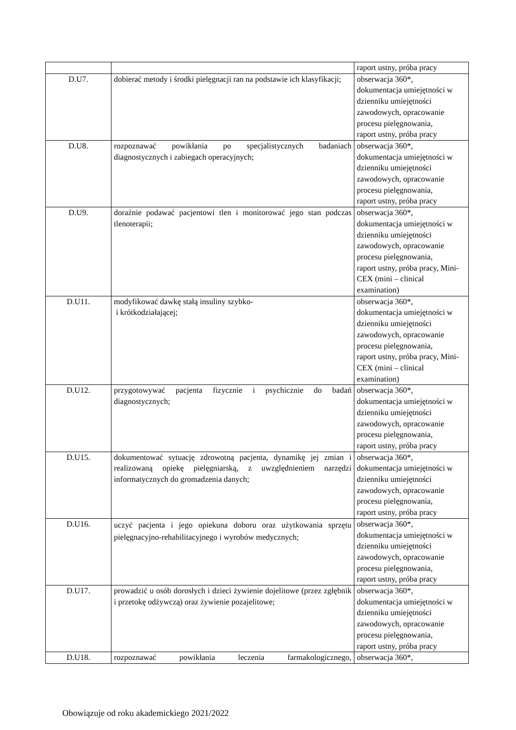| | | raport ustny, próba pracy |
| D.U7. | dobierać metody i środki pielęgnacji ran na podstawie ich klasyfikacji; | obserwacja 360*, dokumentacja umiejętności w dzienniku umiejętności zawodowych, opracowanie procesu pielęgnowania, raport ustny, próba pracy |
| D.U8. | rozpoznawać powikłania po specjalistycznych badaniach diagnostycznych i zabiegach operacyjnych; | obserwacja 360*, dokumentacja umiejętności w dzienniku umiejętności zawodowych, opracowanie procesu pielęgnowania, raport ustny, próba pracy |
| D.U9. | doraźnie podawać pacjentowi tlen i monitorować jego stan podczas tlenoterapii; | obserwacja 360*, dokumentacja umiejętności w dzienniku umiejętności zawodowych, opracowanie procesu pielęgnowania, raport ustny, próba pracy, Mini-CEX (mini – clinical examination) |
| D.U11. | modyfikować dawkę stałą insuliny szybko- i krótkodziałającej; | obserwacja 360*, dokumentacja umiejętności w dzienniku umiejętności zawodowych, opracowanie procesu pielęgnowania, raport ustny, próba pracy, Mini-CEX (mini – clinical examination) |
| D.U12. | przygotowywać pacjenta fizycznie i psychicznie do badań diagnostycznych; | obserwacja 360*, dokumentacja umiejętności w dzienniku umiejętności zawodowych, opracowanie procesu pielęgnowania, raport ustny, próba pracy |
| D.U15. | dokumentować sytuację zdrowotną pacjenta, dynamikę jej zmian i realizowaną opiekę pielęgniarską, z uwzględnieniem narzędzi informatycznych do gromadzenia danych; | obserwacja 360*, dokumentacja umiejętności w dzienniku umiejętności zawodowych, opracowanie procesu pielęgnowania, raport ustny, próba pracy |
| D.U16. | uczyć pacjenta i jego opiekuna doboru oraz użytkowania sprzętu pielęgnacyjno-rehabilitacyjnego i wyrobów medycznych; | obserwacja 360*, dokumentacja umiejętności w dzienniku umiejętności zawodowych, opracowanie procesu pielęgnowania, raport ustny, próba pracy |
| D.U17. | prowadzić u osób dorosłych i dzieci żywienie dojelitowe (przez zgłębnik i przetokę odżywczą) oraz żywienie pozajelitowe; | obserwacja 360*, dokumentacja umiejętności w dzienniku umiejętności zawodowych, opracowanie procesu pielęgnowania, raport ustny, próba pracy |
| D.U18. | rozpoznawać powikłania leczenia farmakologicznego, | obserwacja 360*, |
Obowiązuje od roku akademickiego 2021/2022